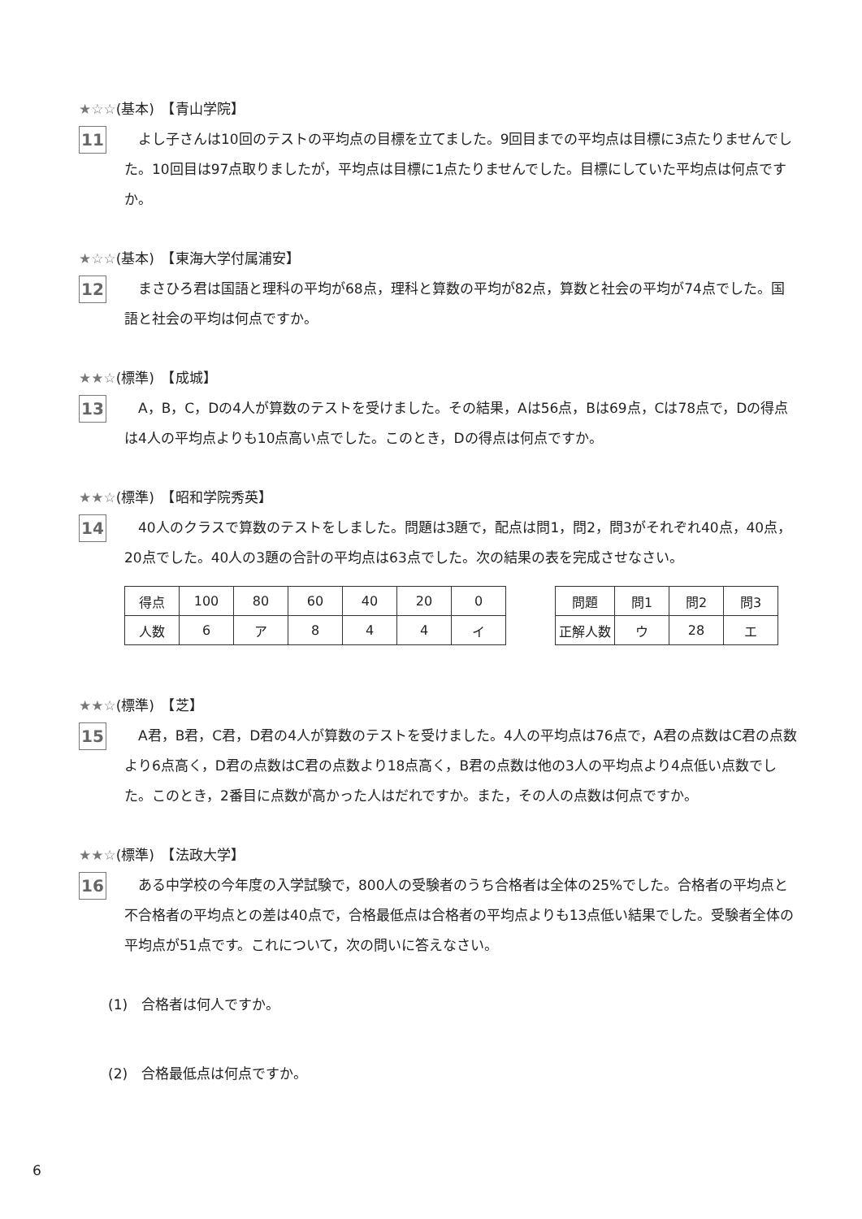★☆☆(基本)　【青山学院】
11
　よし子さんは10回のテストの平均点の目標を立てました。9回目までの平均点は目標に3点たりませんでした。10回目は97点取りましたが，平均点は目標に1点たりませんでした。目標にしていた平均点は何点ですか。
★☆☆(基本)　【東海大学付属浦安】
12
　まさひろ君は国語と理科の平均が68点，理科と算数の平均が82点，算数と社会の平均が74点でした。国語と社会の平均は何点ですか。
★★☆(標準)　【成城】
13
　A，B，C，Dの4人が算数のテストを受けました。その結果，Aは56点，Bは69点，Cは78点で，Dの得点は4人の平均点よりも10点高い点でした。このとき，Dの得点は何点ですか。
★★☆(標準)　【昭和学院秀英】
14
　40人のクラスで算数のテストをしました。問題は3題で，配点は問1，問2，問3がそれぞれ40点，40点，20点でした。40人の3題の合計の平均点は63点でした。次の結果の表を完成させなさい。
| 得点 | 100 | 80 | 60 | 40 | 20 | 0 |
| 人数 | 6 | ア | 8 | 4 | 4 | イ |
| 問題 | 問1 | 問2 | 問3 |
| 正解人数 | ウ | 28 | エ |
★★☆(標準)　【芝】
15
　A君，B君，C君，D君の4人が算数のテストを受けました。4人の平均点は76点で，A君の点数はC君の点数より6点高く，D君の点数はC君の点数より18点高く，B君の点数は他の3人の平均点より4点低い点数でした。このとき，2番目に点数が高かった人はだれですか。また，その人の点数は何点ですか。
★★☆(標準)　【法政大学】
16
　ある中学校の今年度の入学試験で，800人の受験者のうち合格者は全体の25%でした。合格者の平均点と不合格者の平均点との差は40点で，合格最低点は合格者の平均点よりも13点低い結果でした。受験者全体の平均点が51点です。これについて，次の問いに答えなさい。
(1)　合格者は何人ですか。
(2)　合格最低点は何点ですか。
6